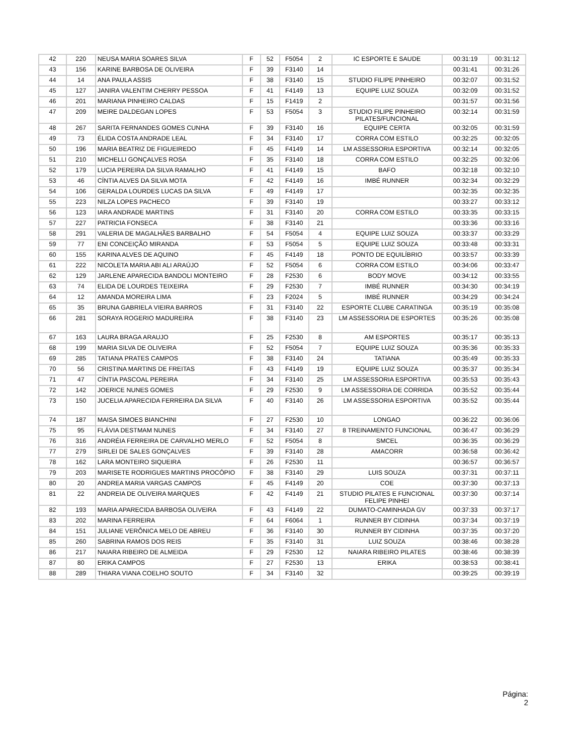| 42 | 220 | NEUSA MARIA SOARES SILVA | F | 52 | F5054 | 2 | IC ESPORTE E SAUDE | 00:31:19 | 00:31:12 |
| 43 | 156 | KARINE BARBOSA DE OLIVEIRA | F | 39 | F3140 | 14 | | 00:31:41 | 00:31:26 |
| 44 | 14 | ANA PAULA ASSIS | F | 38 | F3140 | 15 | STUDIO FILIPE PINHEIRO | 00:32:07 | 00:31:52 |
| 45 | 127 | JANIRA VALENTIM CHERRY PESSOA | F | 41 | F4149 | 13 | EQUIPE LUIZ SOUZA | 00:32:09 | 00:31:52 |
| 46 | 201 | MARIANA PINHEIRO CALDAS | F | 15 | F1419 | 2 | | 00:31:57 | 00:31:56 |
| 47 | 209 | MEIRE DALDEGAN LOPES | F | 53 | F5054 | 3 | STUDIO FILIPE PINHEIRO PILATES/FUNCIONAL | 00:32:14 | 00:31:59 |
| 48 | 267 | SARITA FERNANDES GOMES CUNHA | F | 39 | F3140 | 16 | EQUIPE CERTA | 00:32:05 | 00:31:59 |
| 49 | 73 | ÉLIDA COSTA ANDRADE LEAL | F | 34 | F3140 | 17 | CORRA COM ESTILO | 00:32:25 | 00:32:05 |
| 50 | 196 | MARIA BEATRIZ DE FIGUEIREDO | F | 45 | F4149 | 14 | LM ASSESSORIA ESPORTIVA | 00:32:14 | 00:32:05 |
| 51 | 210 | MICHELLI GONÇALVES ROSA | F | 35 | F3140 | 18 | CORRA COM ESTILO | 00:32:25 | 00:32:06 |
| 52 | 179 | LUCIA PEREIRA DA SILVA RAMALHO | F | 41 | F4149 | 15 | BAFO | 00:32:18 | 00:32:10 |
| 53 | 46 | CÍNTIA ALVES DA SILVA MOTA | F | 42 | F4149 | 16 | IMBÉ RUNNER | 00:32:34 | 00:32:29 |
| 54 | 106 | GERALDA LOURDES LUCAS DA SILVA | F | 49 | F4149 | 17 | | 00:32:35 | 00:32:35 |
| 55 | 223 | NILZA LOPES PACHECO | F | 39 | F3140 | 19 | | 00:33:27 | 00:33:12 |
| 56 | 123 | IARA ANDRADE MARTINS | F | 31 | F3140 | 20 | CORRA COM ESTILO | 00:33:35 | 00:33:15 |
| 57 | 227 | PATRICIA FONSECA | F | 38 | F3140 | 21 | | 00:33:36 | 00:33:16 |
| 58 | 291 | VALERIA DE MAGALHÃES BARBALHO | F | 54 | F5054 | 4 | EQUIPE LUIZ SOUZA | 00:33:37 | 00:33:29 |
| 59 | 77 | ENI CONCEIÇÃO MIRANDA | F | 53 | F5054 | 5 | EQUIPE LUIZ SOUZA | 00:33:48 | 00:33:31 |
| 60 | 155 | KARINA ALVES DE AQUINO | F | 45 | F4149 | 18 | PONTO DE EQUILÍBRIO | 00:33:57 | 00:33:39 |
| 61 | 222 | NICOLETA MARIA ABI ALI ARAÚJO | F | 52 | F5054 | 6 | CORRA COM ESTILO | 00:34:06 | 00:33:47 |
| 62 | 129 | JARLENE APARECIDA BANDOLI MONTEIRO | F | 28 | F2530 | 6 | BODY MOVE | 00:34:12 | 00:33:55 |
| 63 | 74 | ELIDA DE LOURDES TEIXEIRA | F | 29 | F2530 | 7 | IMBÉ RUNNER | 00:34:30 | 00:34:19 |
| 64 | 12 | AMANDA MOREIRA LIMA | F | 23 | F2024 | 5 | IMBÉ RUNNER | 00:34:29 | 00:34:24 |
| 65 | 35 | BRUNA GABRIELA VIEIRA BARROS | F | 31 | F3140 | 22 | ESPORTE CLUBE CARATINGA | 00:35:19 | 00:35:08 |
| 66 | 281 | SORAYA ROGERIO MADUREIRA | F | 38 | F3140 | 23 | LM ASSESSORIA DE ESPORTES | 00:35:26 | 00:35:08 |
| 67 | 163 | LAURA BRAGA ARAUJO | F | 25 | F2530 | 8 | AM ESPORTES | 00:35:17 | 00:35:13 |
| 68 | 199 | MARIA SILVA DE OLIVEIRA | F | 52 | F5054 | 7 | EQUIPE LUIZ SOUZA | 00:35:36 | 00:35:33 |
| 69 | 285 | TATIANA PRATES CAMPOS | F | 38 | F3140 | 24 | TATIANA | 00:35:49 | 00:35:33 |
| 70 | 56 | CRISTINA MARTINS DE FREITAS | F | 43 | F4149 | 19 | EQUIPE LUIZ SOUZA | 00:35:37 | 00:35:34 |
| 71 | 47 | CÍNTIA PASCOAL PEREIRA | F | 34 | F3140 | 25 | LM ASSESSORIA ESPORTIVA | 00:35:53 | 00:35:43 |
| 72 | 142 | JOERICE NUNES GOMES | F | 29 | F2530 | 9 | LM ASSESSORIA DE CORRIDA | 00:35:52 | 00:35:44 |
| 73 | 150 | JUCELIA APARECIDA FERREIRA DA SILVA | F | 40 | F3140 | 26 | LM ASSESSORIA ESPORTIVA | 00:35:52 | 00:35:44 |
| 74 | 187 | MAISA SIMOES BIANCHINI | F | 27 | F2530 | 10 | LONGAO | 00:36:22 | 00:36:06 |
| 75 | 95 | FLÁVIA DESTMAM NUNES | F | 34 | F3140 | 27 | 8 TREINAMENTO FUNCIONAL | 00:36:47 | 00:36:29 |
| 76 | 316 | ANDRÉIA FERREIRA DE CARVALHO MERLO | F | 52 | F5054 | 8 | SMCEL | 00:36:35 | 00:36:29 |
| 77 | 279 | SIRLEI DE SALES GONÇALVES | F | 39 | F3140 | 28 | AMACORR | 00:36:58 | 00:36:42 |
| 78 | 162 | LARA MONTEIRO SIQUEIRA | F | 26 | F2530 | 11 | | 00:36:57 | 00:36:57 |
| 79 | 203 | MARISETE RODRIGUES MARTINS PROCÓPIO | F | 38 | F3140 | 29 | LUIS SOUZA | 00:37:31 | 00:37:11 |
| 80 | 20 | ANDREA MARIA VARGAS CAMPOS | F | 45 | F4149 | 20 | COE | 00:37:30 | 00:37:13 |
| 81 | 22 | ANDREIA DE OLIVEIRA MARQUES | F | 42 | F4149 | 21 | STUDIO PILATES E FUNCIONAL FELIPE PINHEI | 00:37:30 | 00:37:14 |
| 82 | 193 | MARIA APARECIDA BARBOSA OLIVEIRA | F | 43 | F4149 | 22 | DUMATO-CAMINHADA GV | 00:37:33 | 00:37:17 |
| 83 | 202 | MARINA FERREIRA | F | 64 | F6064 | 1 | RUNNER BY CIDINHA | 00:37:34 | 00:37:19 |
| 84 | 151 | JULIANE VERÔNICA MELO DE ABREU | F | 36 | F3140 | 30 | RUNNER BY CIDINHA | 00:37:35 | 00:37:20 |
| 85 | 260 | SABRINA RAMOS DOS REIS | F | 35 | F3140 | 31 | LUIZ SOUZA | 00:38:46 | 00:38:28 |
| 86 | 217 | NAIARA RIBEIRO DE ALMEIDA | F | 29 | F2530 | 12 | NAIARA RIBEIRO PILATES | 00:38:46 | 00:38:39 |
| 87 | 80 | ERIKA CAMPOS | F | 27 | F2530 | 13 | ERIKA | 00:38:53 | 00:38:41 |
| 88 | 289 | THIARA VIANA COELHO SOUTO | F | 34 | F3140 | 32 | | 00:39:25 | 00:39:19 |
Página:
2